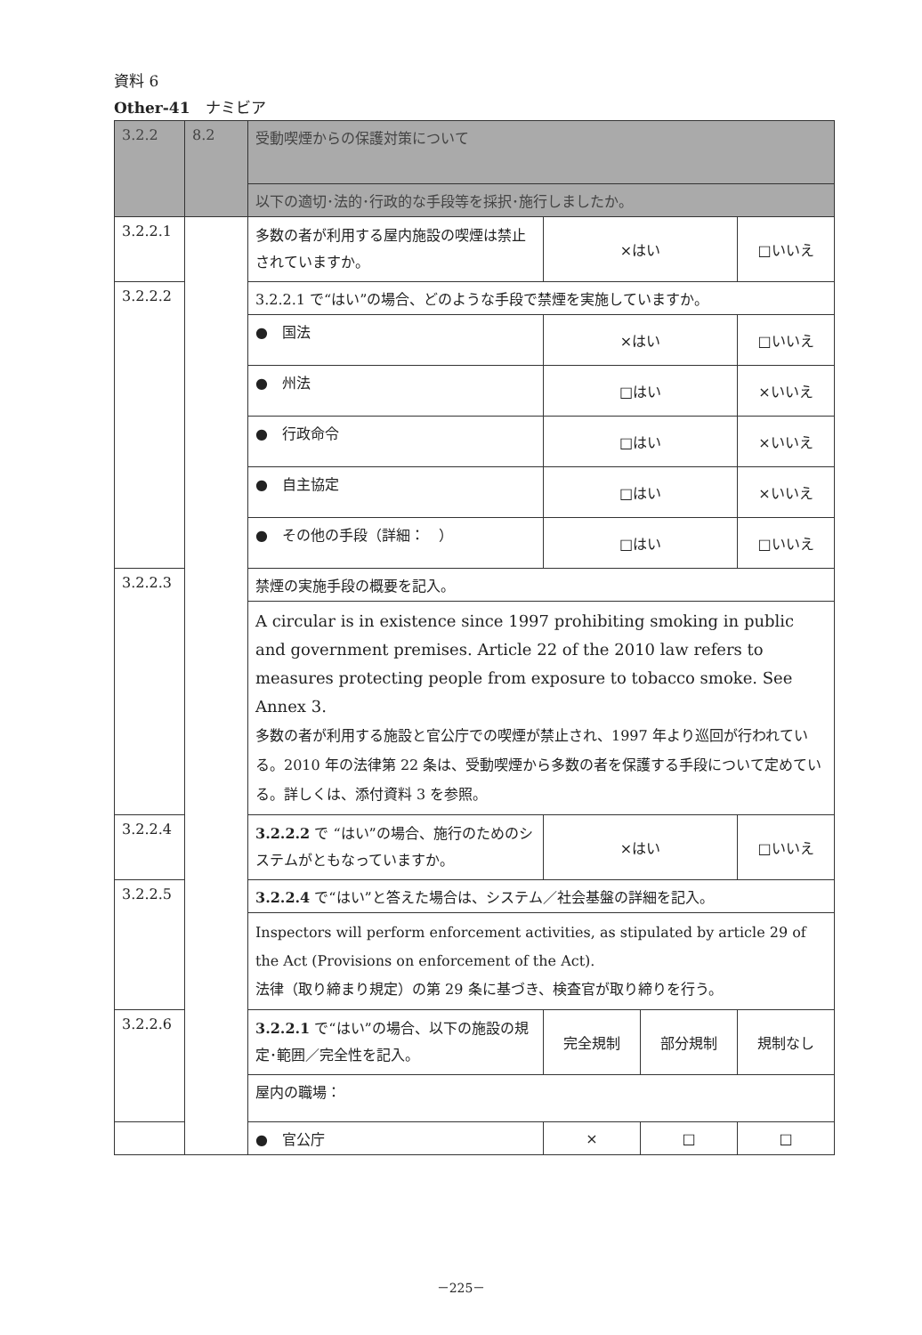資料 6
Other-41　ナミビア
| 3.2.2 | 8.2 | 受動喫煙からの保護対策について | | | |
| | | 以下の適切･法的･行政的な手段等を採択･施行しましたか。 | | | |
| 3.2.2.1 | | 多数の者が利用する屋内施設の喫煙は禁止されていますか。 | ×はい | | □いいえ |
| 3.2.2.2 | | 3.2.2.1 で“はい”の場合、どのような手段で禁煙を実施していますか。 | | | |
| | | ● 国法 | ×はい | | □いいえ |
| | | ● 州法 | □はい | | ×いいえ |
| | | ● 行政命令 | □はい | | ×いいえ |
| | | ● 自主協定 | □はい | | ×いいえ |
| | | ● その他の手段（詳細： ） | □はい | | □いいえ |
| 3.2.2.3 | | 禁煙の実施手段の概要を記入。 | | | |
| | | A circular is in existence since 1997 prohibiting smoking in public and government premises. Article 22 of the 2010 law refers to measures protecting people from exposure to tobacco smoke. See Annex 3. 多数の者が利用する施設と官公庁での喫煙が禁止され、1997 年より巡回が行われている。2010 年の法律第 22 条は、受動喫煙から多数の者を保護する手段について定めている。詳しくは、添付資料 3 を参照。 | | | |
| 3.2.2.4 | | 3.2.2.2 で “はい”の場合、施行のためのシステムがともなっていますか。 | ×はい | | □いいえ |
| 3.2.2.5 | | 3.2.2.4 で“はい”と答えた場合は、システム／社会基盤の詳細を記入。 | | | |
| | | Inspectors will perform enforcement activities, as stipulated by article 29 of the Act (Provisions on enforcement of the Act). 法律（取り締まり規定）の第 29 条に基づき、検査官が取り締りを行う。 | | | |
| 3.2.2.6 | | 3.2.2.1 で“はい”の場合、以下の施設の規定･範囲／完全性を記入。 | 完全規制 | 部分規制 | 規制なし |
| | | 屋内の職場： | | | |
| | | ● 官公庁 | × | □ | □ |
－225－